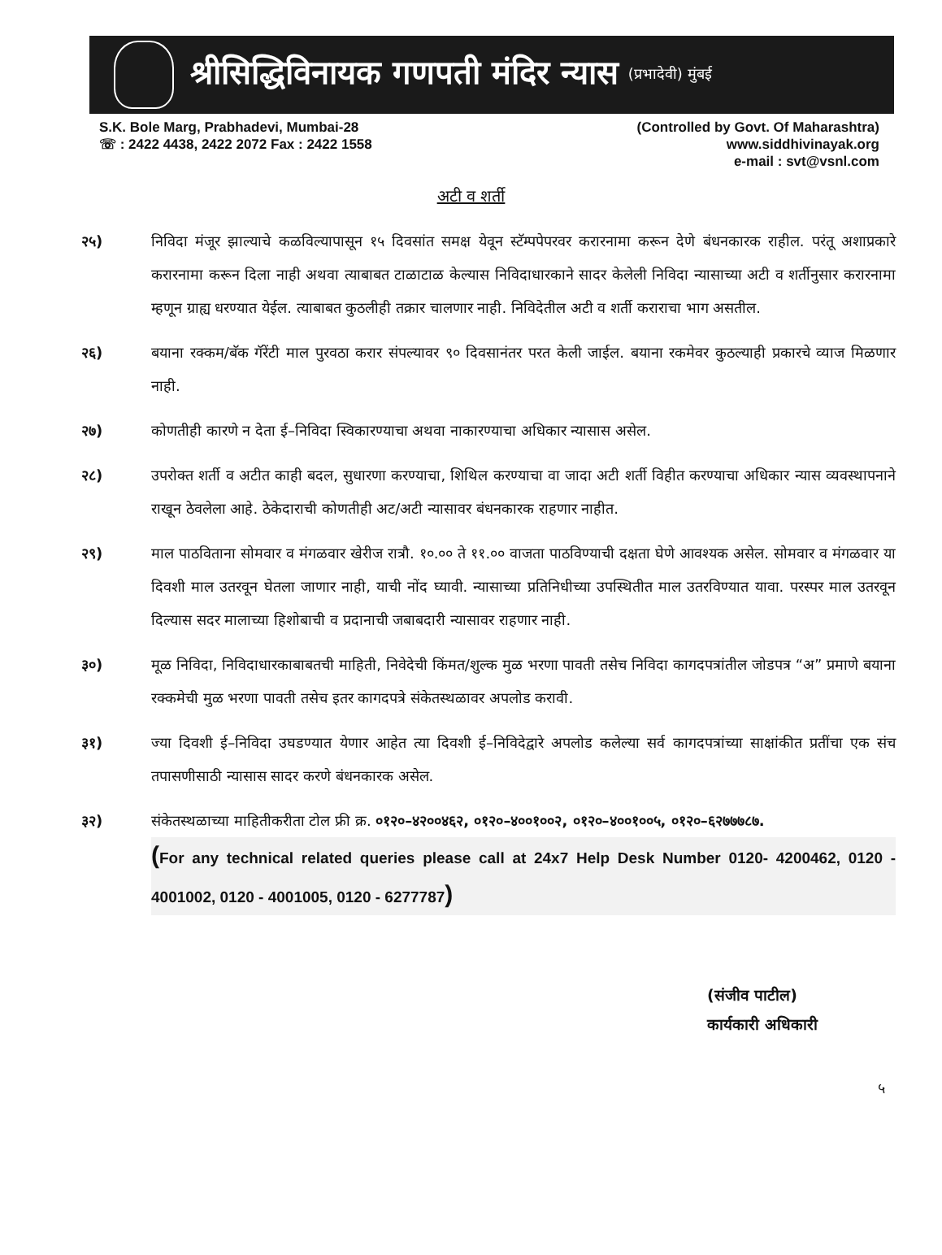श्रीसिद्धिविनायक गणपती मंदिर न्यास (प्रभादेवी) मुंबई
S.K. Bole Marg, Prabhadevi, Mumbai-28
☏ : 2422 4438, 2422 2072 Fax : 2422 1558
(Controlled by Govt. Of Maharashtra)
www.siddhivinayak.org
e-mail : svt@vsnl.com
अटी व शर्ती
२५) निविदा मंजूर झाल्याचे कळविल्यापासून १५ दिवसांत समक्ष येवून स्टॅम्पपेपरवर करारनामा करून देणे बंधनकारक राहील. परंतू अशाप्रकारे करारनामा करून दिला नाही अथवा त्याबाबत टाळाटाळ केल्यास निविदाधारकाने सादर केलेली निविदा न्यासाच्या अटी व शर्तीनुसार करारनामा म्हणून ग्राह्य धरण्यात येईल. त्याबाबत कुठलीही तक्रार चालणार नाही. निविदेतील अटी व शर्ती कराराचा भाग असतील.
२६) बयाना रक्कम/बॅक गॅरेंटी माल पुरवठा करार संपल्यावर ९० दिवसानंतर परत केली जाईल. बयाना रकमेवर कुठल्याही प्रकारचे व्याज मिळणार नाही.
२७) कोणतीही कारणे न देता ई–निविदा स्विकारण्याचा अथवा नाकारण्याचा अधिकार न्यासास असेल.
२८) उपरोक्त शर्ती व अटीत काही बदल, सुधारणा करण्याचा, शिथिल करण्याचा वा जादा अटी शर्ती विहीत करण्याचा अधिकार न्यास व्यवस्थापनाने राखून ठेवलेला आहे. ठेकेदाराची कोणतीही अट/अटी न्यासावर बंधनकारक राहणार नाहीत.
२९) माल पाठविताना सोमवार व मंगळवार खेरीज रात्रौ. १०.०० ते ११.०० वाजता पाठविण्याची दक्षता घेणे आवश्यक असेल. सोमवार व मंगळवार या दिवशी माल उतरवून घेतला जाणार नाही, याची नोंद घ्यावी. न्यासाच्या प्रतिनिधीच्या उपस्थितीत माल उतरविण्यात यावा. परस्पर माल उतरवून दिल्यास सदर मालाच्या हिशोबाची व प्रदानाची जबाबदारी न्यासावर राहणार नाही.
३०) मूळ निविदा, निविदाधारकाबाबतची माहिती, निवेदेची किंमत/शुल्क मुळ भरणा पावती तसेच निविदा कागदपत्रांतील जोडपत्र “अ” प्रमाणे बयाना रक्कमेची मुळ भरणा पावती तसेच इतर कागदपत्रे संकेतस्थळावर अपलोड करावी.
३१) ज्या दिवशी ई–निविदा उघडण्यात येणार आहेत त्या दिवशी ई–निविदेद्वारे अपलोड कलेल्या सर्व कागदपत्रांच्या साक्षांकीत प्रतींचा एक संच तपासणीसाठी न्यासास सादर करणे बंधनकारक असेल.
३२) संकेतस्थळाच्या माहितीकरीता टोल फ्री क्र. ०१२०–४२००४६२, ०१२०–४००१००२, ०१२०–४००१००५, ०१२०–६२७७७८७.
(For any technical related queries please call at 24x7 Help Desk Number 0120- 4200462, 0120 - 4001002, 0120 - 4001005, 0120 - 6277787)
(संजीव पाटील)
कार्यकारी अधिकारी
५